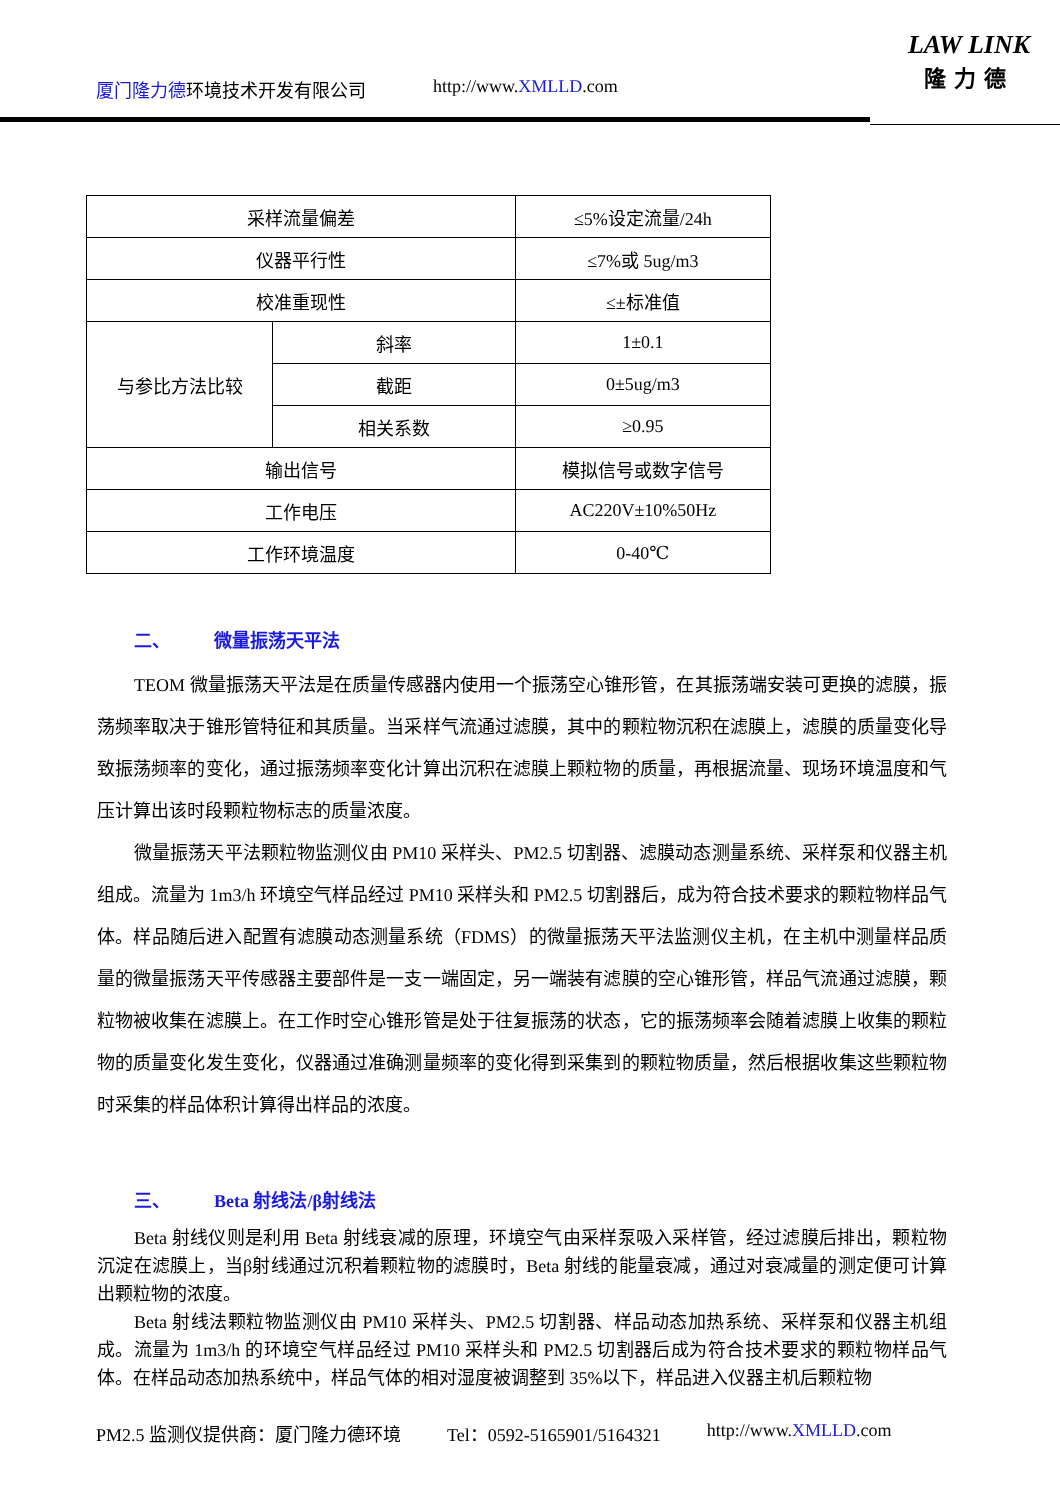厦门隆力德环境技术开发有限公司 http://www.XMLLD.com
LAW LINK
隆力德
| 采样流量偏差 | | ≤5%设定流量/24h |
| 仪器平行性 | | ≤7%或 5ug/m3 |
| 校准重现性 | | ≤±标准值 |
| 与参比方法比较 | 斜率 | 1±0.1 |
| | 截距 | 0±5ug/m3 |
| | 相关系数 | ≥0.95 |
| 输出信号 | | 模拟信号或数字信号 |
| 工作电压 | | AC220V±10%50Hz |
| 工作环境温度 | | 0-40℃ |
二、 微量振荡天平法
TEOM 微量振荡天平法是在质量传感器内使用一个振荡空心锥形管，在其振荡端安装可更换的滤膜，振荡频率取决于锥形管特征和其质量。当采样气流通过滤膜，其中的颗粒物沉积在滤膜上，滤膜的质量变化导致振荡频率的变化，通过振荡频率变化计算出沉积在滤膜上颗粒物的质量，再根据流量、现场环境温度和气压计算出该时段颗粒物标志的质量浓度。
微量振荡天平法颗粒物监测仪由 PM10 采样头、PM2.5 切割器、滤膜动态测量系统、采样泵和仪器主机组成。流量为 1m3/h 环境空气样品经过 PM10 采样头和 PM2.5 切割器后，成为符合技术要求的颗粒物样品气体。样品随后进入配置有滤膜动态测量系统（FDMS）的微量振荡天平法监测仪主机，在主机中测量样品质量的微量振荡天平传感器主要部件是一支一端固定，另一端装有滤膜的空心锥形管，样品气流通过滤膜，颗粒物被收集在滤膜上。在工作时空心锥形管是处于往复振荡的状态，它的振荡频率会随着滤膜上收集的颗粒物的质量变化发生变化，仪器通过准确测量频率的变化得到采集到的颗粒物质量，然后根据收集这些颗粒物时采集的样品体积计算得出样品的浓度。
三、 Beta 射线法/β射线法
Beta 射线仪则是利用 Beta 射线衰减的原理，环境空气由采样泵吸入采样管，经过滤膜后排出，颗粒物沉淀在滤膜上，当β射线通过沉积着颗粒物的滤膜时，Beta 射线的能量衰减，通过对衰减量的测定便可计算出颗粒物的浓度。
Beta 射线法颗粒物监测仪由 PM10 采样头、PM2.5 切割器、样品动态加热系统、采样泵和仪器主机组成。流量为 1m3/h 的环境空气样品经过 PM10 采样头和 PM2.5 切割器后成为符合技术要求的颗粒物样品气体。在样品动态加热系统中，样品气体的相对湿度被调整到 35%以下，样品进入仪器主机后颗粒物
PM2.5 监测仪提供商：厦门隆力德环境 Tel：0592-5165901/5164321 http://www.XMLLD.com